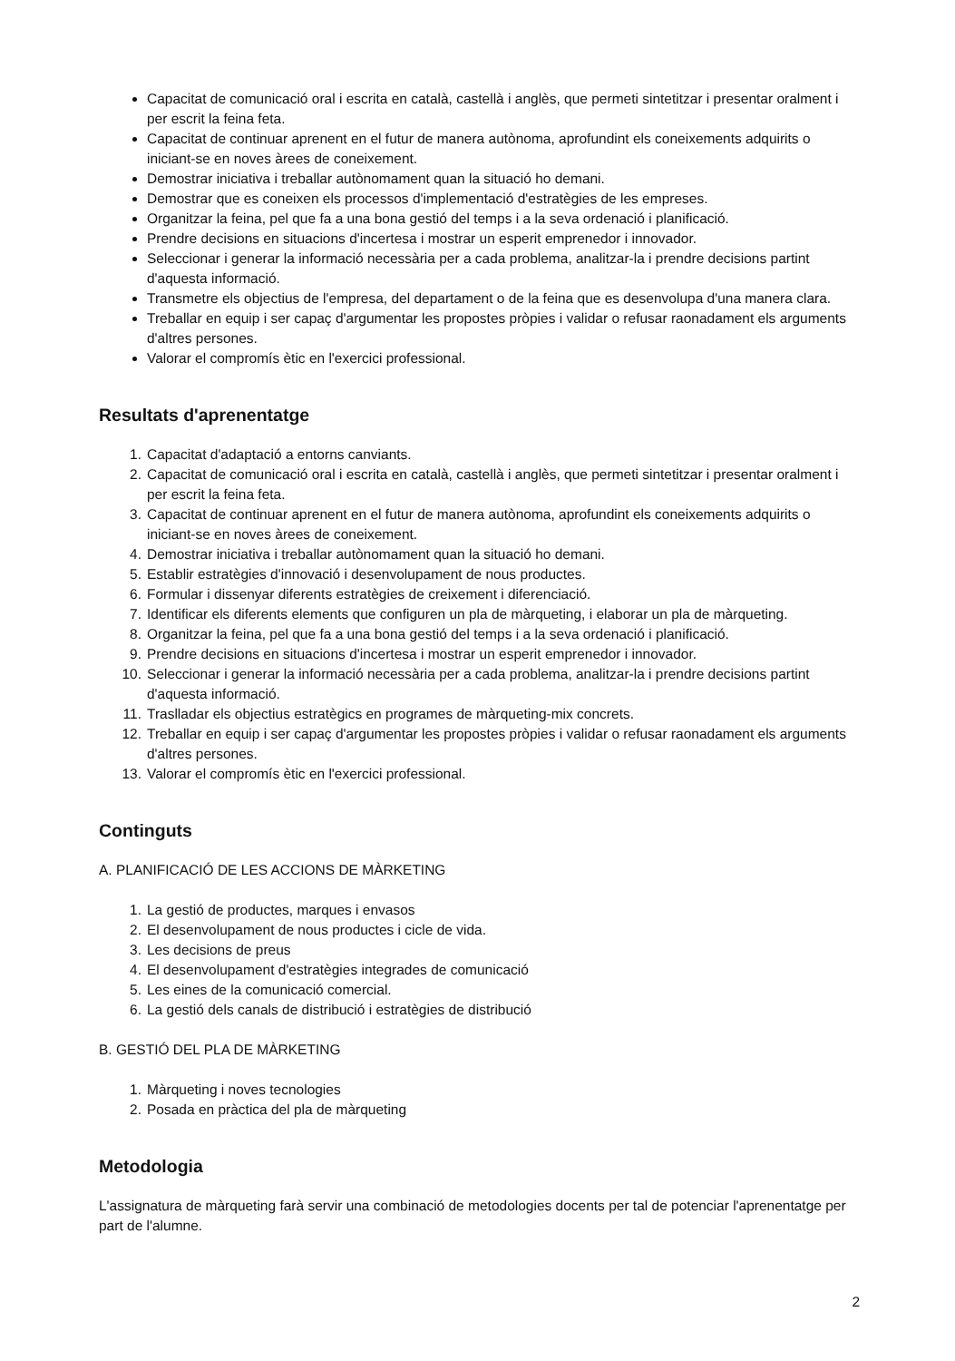Capacitat de comunicació oral i escrita en català, castellà i anglès, que permeti sintetitzar i presentar oralment i per escrit la feina feta.
Capacitat de continuar aprenent en el futur de manera autònoma, aprofundint els coneixements adquirits o iniciant-se en noves àrees de coneixement.
Demostrar iniciativa i treballar autònomament quan la situació ho demani.
Demostrar que es coneixen els processos d'implementació d'estratègies de les empreses.
Organitzar la feina, pel que fa a una bona gestió del temps i a la seva ordenació i planificació.
Prendre decisions en situacions d'incertesa i mostrar un esperit emprenedor i innovador.
Seleccionar i generar la informació necessària per a cada problema, analitzar-la i prendre decisions partint d'aquesta informació.
Transmetre els objectius de l'empresa, del departament o de la feina que es desenvolupa d'una manera clara.
Treballar en equip i ser capaç d'argumentar les propostes pròpies i validar o refusar raonadament els arguments d'altres persones.
Valorar el compromís ètic en l'exercici professional.
Resultats d'aprenentatge
1. Capacitat d'adaptació a entorns canviants.
2. Capacitat de comunicació oral i escrita en català, castellà i anglès, que permeti sintetitzar i presentar oralment i per escrit la feina feta.
3. Capacitat de continuar aprenent en el futur de manera autònoma, aprofundint els coneixements adquirits o iniciant-se en noves àrees de coneixement.
4. Demostrar iniciativa i treballar autònomament quan la situació ho demani.
5. Establir estratègies d'innovació i desenvolupament de nous productes.
6. Formular i dissenyar diferents estratègies de creixement i diferenciació.
7. Identificar els diferents elements que configuren un pla de màrqueting, i elaborar un pla de màrqueting.
8. Organitzar la feina, pel que fa a una bona gestió del temps i a la seva ordenació i planificació.
9. Prendre decisions en situacions d'incertesa i mostrar un esperit emprenedor i innovador.
10. Seleccionar i generar la informació necessària per a cada problema, analitzar-la i prendre decisions partint d'aquesta informació.
11. Traslladar els objectius estratègics en programes de màrqueting-mix concrets.
12. Treballar en equip i ser capaç d'argumentar les propostes pròpies i validar o refusar raonadament els arguments d'altres persones.
13. Valorar el compromís ètic en l'exercici professional.
Continguts
A. PLANIFICACIÓ DE LES ACCIONS DE MÀRKETING
1. La gestió de productes, marques i envasos
2. El desenvolupament de nous productes i cicle de vida.
3. Les decisions de preus
4. El desenvolupament d'estratègies integrades de comunicació
5. Les eines de la comunicació comercial.
6. La gestió dels canals de distribució i estratègies de distribució
B. GESTIÓ DEL PLA DE MÀRKETING
1. Màrqueting i noves tecnologies
2. Posada en pràctica del pla de màrqueting
Metodologia
L'assignatura de màrqueting farà servir una combinació de metodologies docents per tal de potenciar l'aprenentatge per part de l'alumne.
2